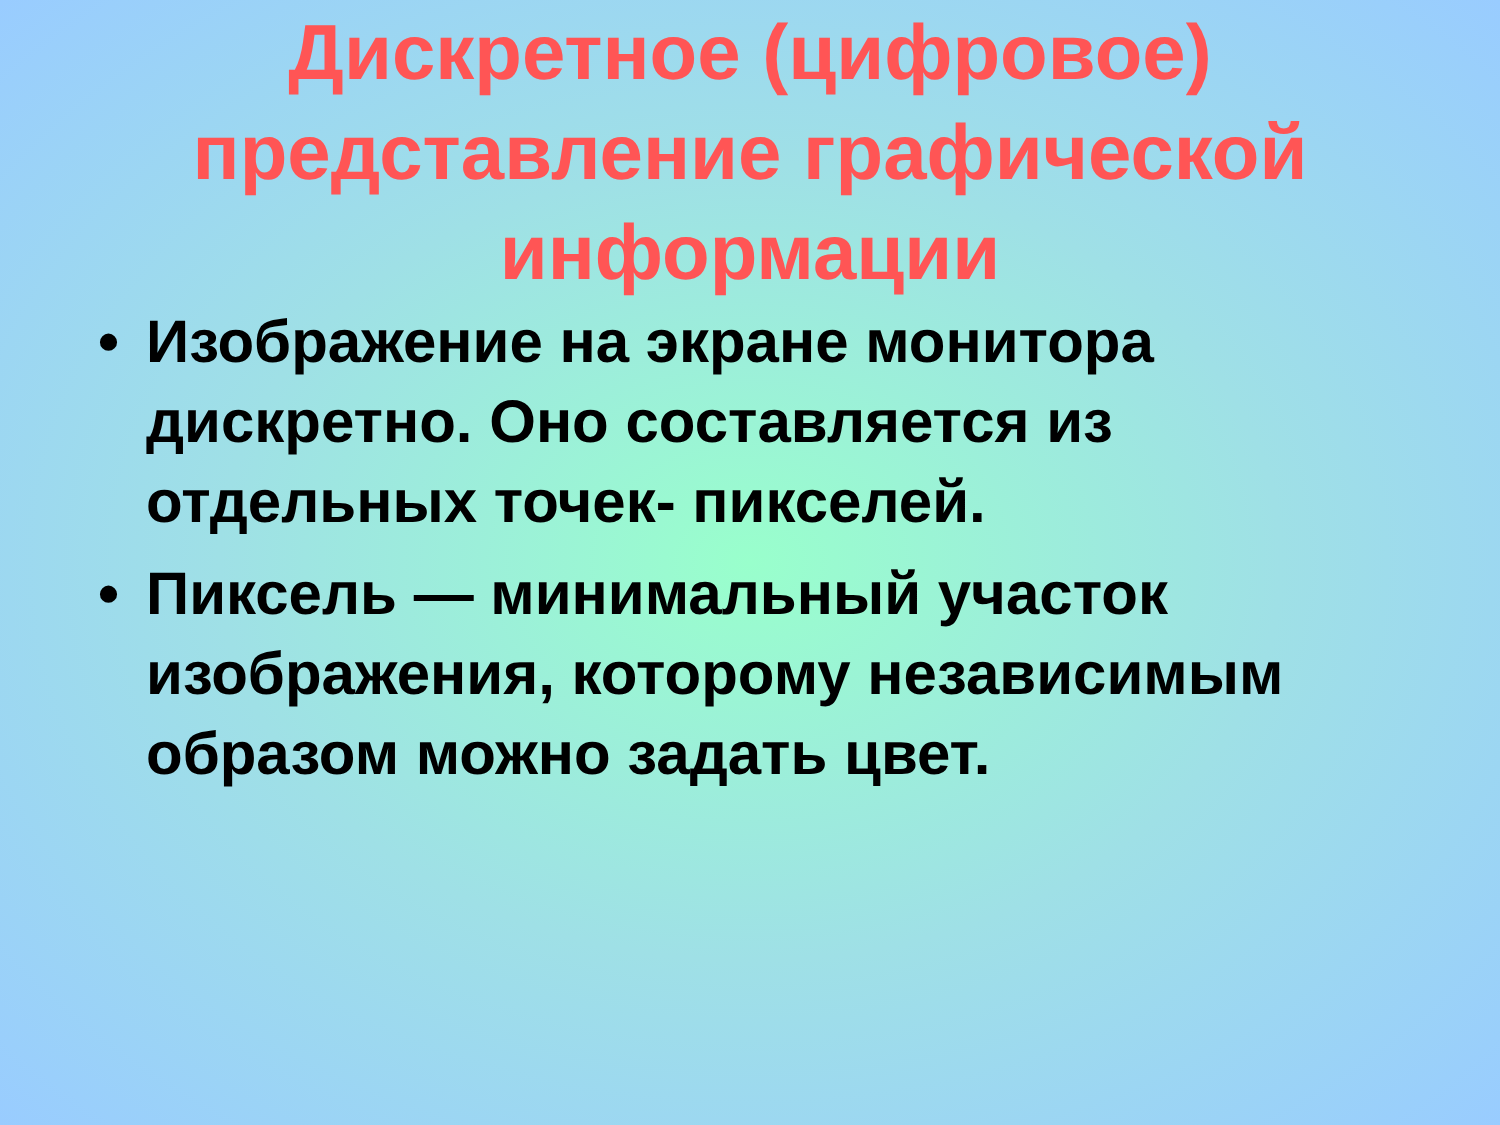Дискретное (цифровое) представление графической информации
• Изображение на экране монитора дискретно. Оно составляется из отдельных точек- пикселей.
• Пиксель — минимальный участок изображения, которому независимым образом можно задать цвет.